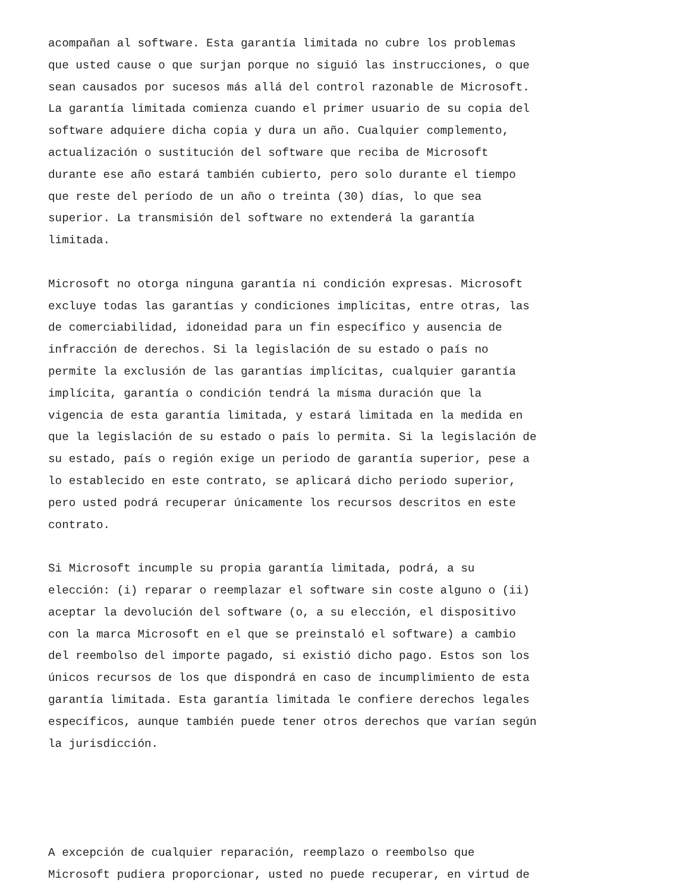acompañan al software. Esta garantía limitada no cubre los problemas que usted cause o que surjan porque no siguió las instrucciones, o que sean causados por sucesos más allá del control razonable de Microsoft. La garantía limitada comienza cuando el primer usuario de su copia del software adquiere dicha copia y dura un año. Cualquier complemento, actualización o sustitución del software que reciba de Microsoft durante ese año estará también cubierto, pero solo durante el tiempo que reste del período de un año o treinta (30) días, lo que sea superior. La transmisión del software no extenderá la garantía limitada.
Microsoft no otorga ninguna garantía ni condición expresas. Microsoft excluye todas las garantías y condiciones implícitas, entre otras, las de comerciabilidad, idoneidad para un fin específico y ausencia de infracción de derechos. Si la legislación de su estado o país no permite la exclusión de las garantías implícitas, cualquier garantía implícita, garantía o condición tendrá la misma duración que la vigencia de esta garantía limitada, y estará limitada en la medida en que la legislación de su estado o país lo permita. Si la legislación de su estado, país o región exige un periodo de garantía superior, pese a lo establecido en este contrato, se aplicará dicho periodo superior, pero usted podrá recuperar únicamente los recursos descritos en este contrato.
Si Microsoft incumple su propia garantía limitada, podrá, a su elección: (i) reparar o reemplazar el software sin coste alguno o (ii) aceptar la devolución del software (o, a su elección, el dispositivo con la marca Microsoft en el que se preinstaló el software) a cambio del reembolso del importe pagado, si existió dicho pago. Estos son los únicos recursos de los que dispondrá en caso de incumplimiento de esta garantía limitada. Esta garantía limitada le confiere derechos legales específicos, aunque también puede tener otros derechos que varían según la jurisdicción.
A excepción de cualquier reparación, reemplazo o reembolso que Microsoft pudiera proporcionar, usted no puede recuperar, en virtud de